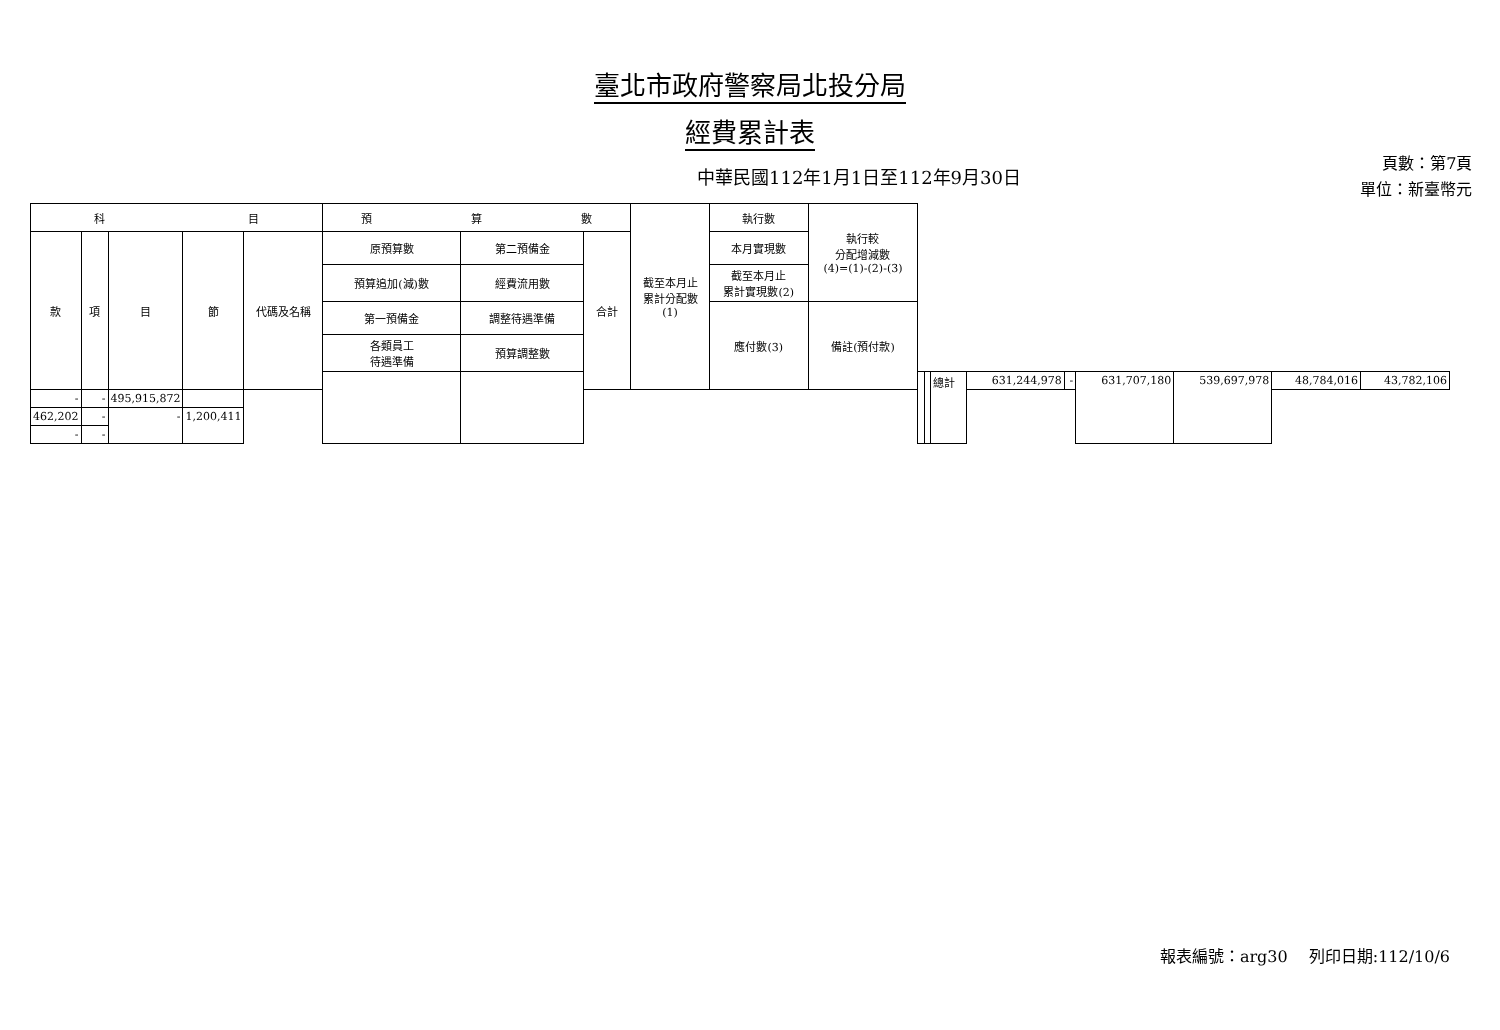臺北市政府警察局北投分局
經費累計表
中華民國112年1月1日至112年9月30日
頁數：第7頁
單位：新臺幣元
| 科 目 | | | | | 預 算 數 | | | 截至本月止 累計分配數 (1) | 執行數 | 執行較 分配增減數 (4)=(1)-(2)-(3) | | | | | | | | | |
| --- | --- | --- | --- | --- | --- | --- | --- | --- | --- | --- | --- | --- | --- | --- | --- | --- | --- | --- | --- |
| 款 | 項 | 目 | 節 | 代碼及名稱 | 原預算數 | 第二預備金 | 合計 | | 本月實現數 | | | | | | | | | | |
| | | | | | 預算追加(減)數 | 經費流用數 | | | 截至本月止 累計實現數(2) | | | | | | | | | | |
| | | | | | 第一預備金 | 調整待遇準備 | | | 應付數(3) | 備註(預付款) | | | | | | | | | |
| | | | | | 各類員工 待遇準備 | 預算調整數 | | | | | | | | | | | | | |
| | | | | | | | | | | | | | 總計 | 631,244,978 | - | 631,707,180 | 539,697,978 | 48,784,016 | 43,782,106 |
| - | - | 495,915,872 | | | | | | | | | | | | | | | | | |
| 462,202 | - | - | 1,200,411 | | | | | | | | | | | | | | | | |
| - | - | | | | | | | | | | | | | | | | | | |
報表編號：arg30　 列印日期:112/10/6